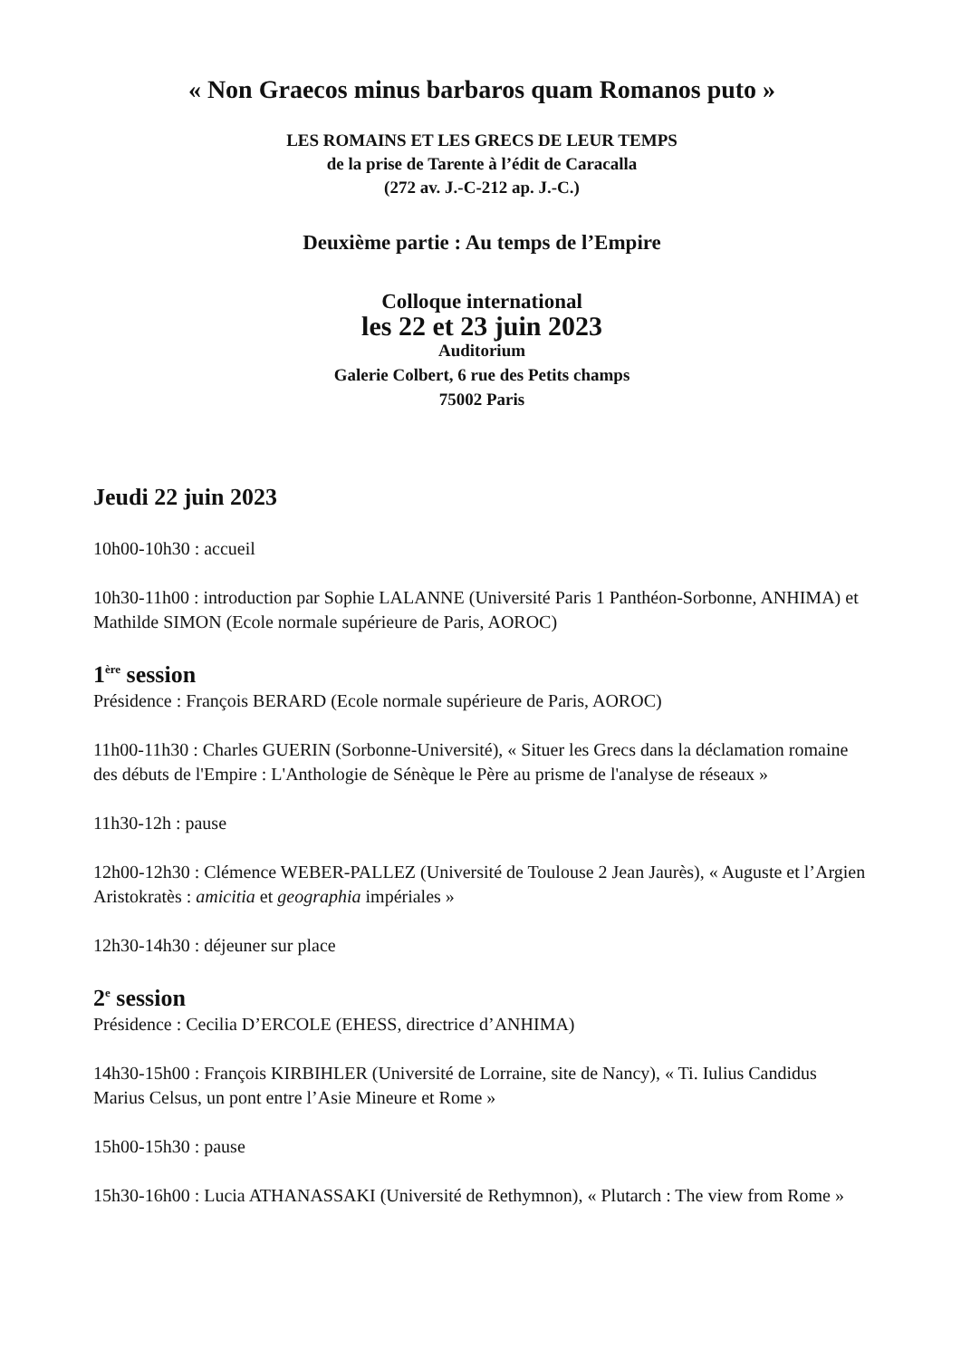« Non Graecos minus barbaros quam Romanos puto »
LES ROMAINS ET LES GRECS DE LEUR TEMPS
de la prise de Tarente à l’édit de Caracalla
(272 av. J.-C-212 ap. J.-C.)
Deuxième partie : Au temps de l’Empire
Colloque international
les 22 et 23 juin 2023
Auditorium
Galerie Colbert, 6 rue des Petits champs
75002 Paris
Jeudi 22 juin 2023
10h00-10h30 : accueil
10h30-11h00 : introduction par Sophie LALANNE (Université Paris 1 Panthéon-Sorbonne, ANHIMA) et Mathilde SIMON (Ecole normale supérieure de Paris, AOROC)
1<sup>ère</sup> session
Présidence : François BERARD (Ecole normale supérieure de Paris, AOROC)
11h00-11h30 : Charles GUERIN (Sorbonne-Université), « Situer les Grecs dans la déclamation romaine des débuts de l'Empire : L'Anthologie de Sénèque le Père au prisme de l'analyse de réseaux »
11h30-12h : pause
12h00-12h30 : Clémence WEBER-PALLEZ (Université de Toulouse 2 Jean Jaurès), « Auguste et l’Argien Aristokratès : amicitia et geographia impériales »
12h30-14h30 : déjeuner sur place
2<sup>e</sup> session
Présidence : Cecilia D’ERCOLE (EHESS, directrice d’ANHIMA)
14h30-15h00 : François KIRBIHLER (Université de Lorraine, site de Nancy), « Ti. Iulius Candidus Marius Celsus, un pont entre l’Asie Mineure et Rome »
15h00-15h30 : pause
15h30-16h00 : Lucia ATHANASSAKI (Université de Rethymnon), « Plutarch : The view from Rome »